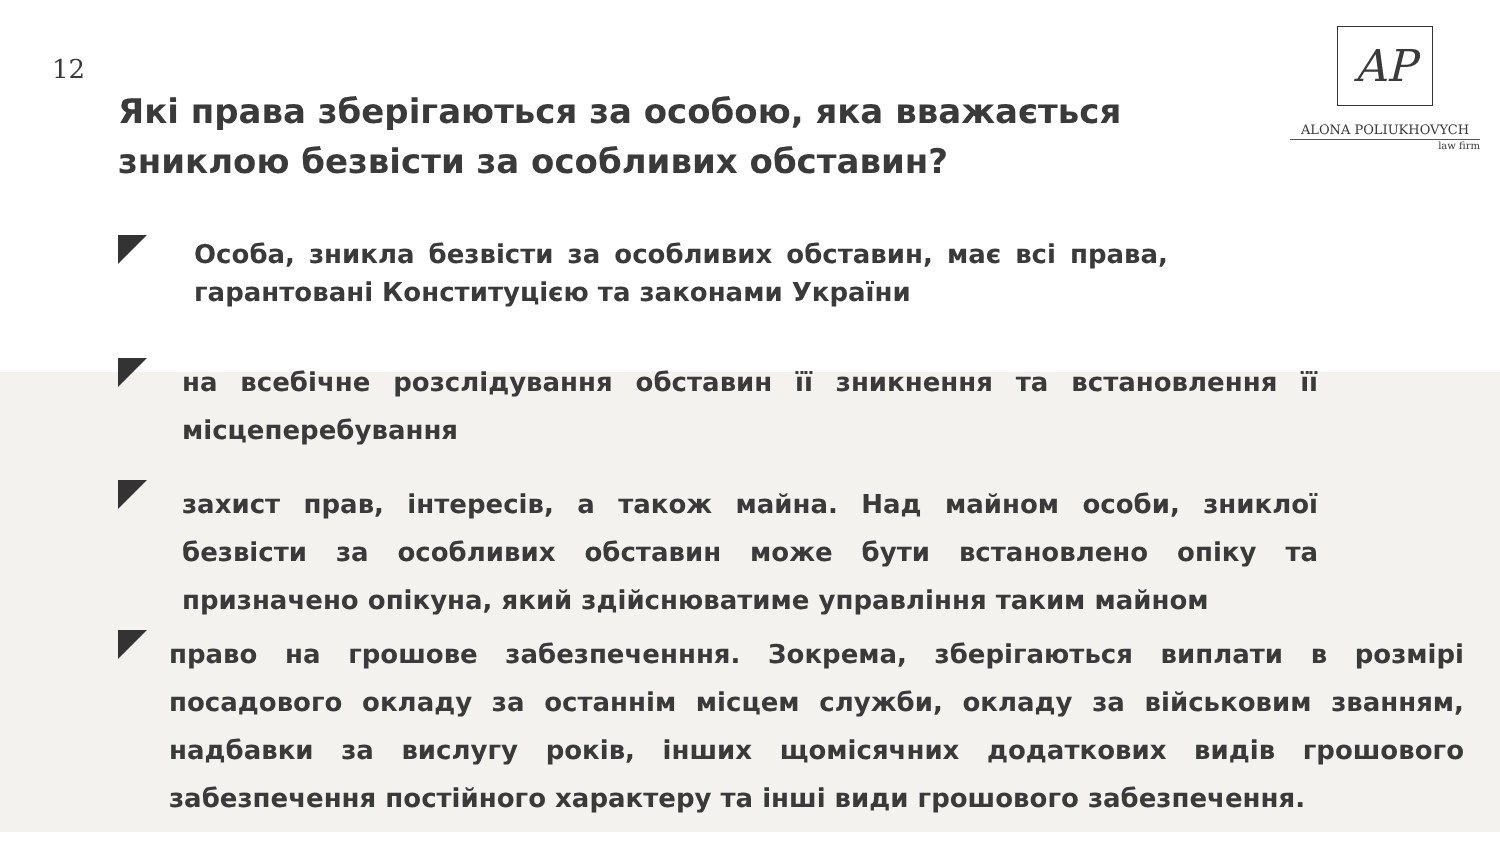12
Які права зберігаються за особою, яка вважається зниклою безвісти за особливих обставин?
AP
ALONA POLIUKHOVYCH
law firm
Особа, зникла безвісти за особливих обставин, має всі права, гарантовані Конституцією та законами України
на всебічне розслідування обставин її зникнення та встановлення її місцеперебування
захист прав, інтересів, а також майна. Над майном особи, зниклої безвісти за особливих обставин може бути встановлено опіку та призначено опікуна, який здійснюватиме управління таким майном
право на грошове забезпеченння. Зокрема, зберігаються виплати в розмірі посадового окладу за останнім місцем служби, окладу за військовим званням, надбавки за вислугу років, інших щомісячних додаткових видів грошового забезпечення постійного характеру та інші види грошового забезпечення.